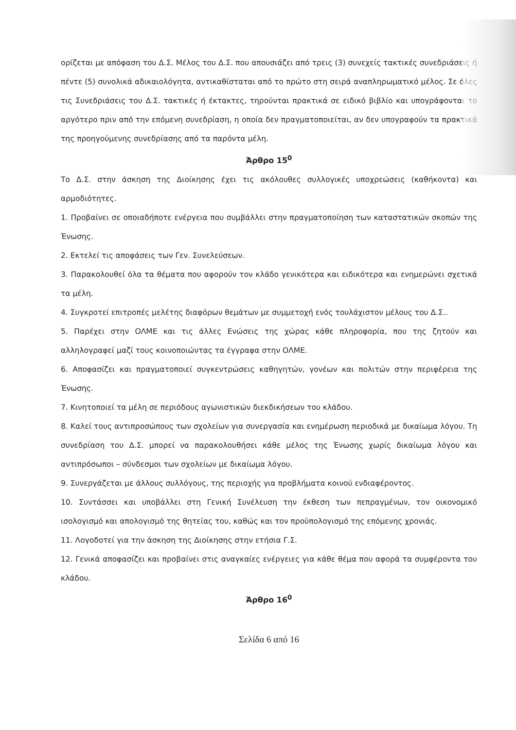ορίζεται με απόφαση του Δ.Σ. Μέλος του Δ.Σ. που απουσιάζει από τρεις (3) συνεχείς τακτικές συνεδριάσεις ή πέντε (5) συνολικά αδικαιολόγητα, αντικαθίσταται από το πρώτο στη σειρά αναπληρωματικό μέλος. Σε όλες τις Συνεδριάσεις του Δ.Σ. τακτικές ή έκτακτες, τηρούνται πρακτικά σε ειδικό βιβλίο και υπογράφονται το αργότερο πριν από την επόμενη συνεδρίαση, η οποία δεν πραγματοποιείται, αν δεν υπογραφούν τα πρακτικά της προηγούμενης συνεδρίασης από τα παρόντα μέλη.
Άρθρο 15<sup>0</sup>
Το Δ.Σ. στην άσκηση της Διοίκησης έχει τις ακόλουθες συλλογικές υποχρεώσεις (καθήκοντα) και αρμοδιότητες.
1. Προβαίνει σε οποιαδήποτε ενέργεια που συμβάλλει στην πραγματοποίηση των καταστατικών σκοπών της Ένωσης.
2. Εκτελεί τις αποφάσεις των Γεν. Συνελεύσεων.
3. Παρακολουθεί όλα τα θέματα που αφορούν τον κλάδο γενικότερα και ειδικότερα και ενημερώνει σχετικά τα μέλη.
4. Συγκροτεί επιτροπές μελέτης διαφόρων θεμάτων με συμμετοχή ενός τουλάχιστον μέλους του Δ.Σ..
5. Παρέχει στην ΟΛΜΕ και τις άλλες Ενώσεις της χώρας κάθε πληροφορία, που της ζητούν και αλληλογραφεί μαζί τους κοινοποιώντας τα έγγραφα στην ΟΛΜΕ.
6. Αποφασίζει και πραγματοποιεί συγκεντρώσεις καθηγητών, γονέων και πολιτών στην περιφέρεια της Ένωσης.
7. Κινητοποιεί τα μέλη σε περιόδους αγωνιστικών διεκδικήσεων του κλάδου.
8. Καλεί τους αντιπροσώπους των σχολείων για συνεργασία και ενημέρωση περιοδικά με δικαίωμα λόγου. Τη συνεδρίαση του Δ.Σ. μπορεί να παρακολουθήσει κάθε μέλος της Ένωσης χωρίς δικαίωμα λόγου και αντιπρόσωποι – σύνδεσμοι των σχολείων με δικαίωμα λόγου.
9. Συνεργάζεται με άλλους συλλόγους, της περιοχής για προβλήματα κοινού ενδιαφέροντος.
10. Συντάσσει και υποβάλλει στη Γενική Συνέλευση την έκθεση των πεπραγμένων, τον οικονομικό ισολογισμό και απολογισμό της θητείας του, καθώς και τον προϋπολογισμό της επόμενης χρονιάς.
11. Λογοδοτεί για την άσκηση της Διοίκησης στην ετήσια Γ.Σ.
12. Γενικά αποφασίζει και προβαίνει στις αναγκαίες ενέργειες για κάθε θέμα που αφορά τα συμφέροντα του κλάδου.
Άρθρο 16<sup>0</sup>
Σελίδα 6 από 16